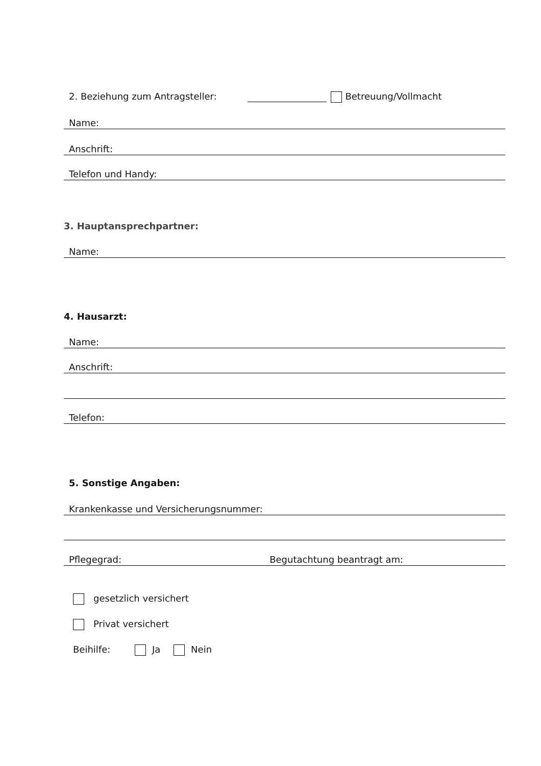2. Beziehung zum Antragsteller: Betreuung/Vollmacht
Name:
Anschrift:
Telefon und Handy:
3. Hauptansprechpartner:
Name:
4. Hausarzt:
Name:
Anschrift:
Telefon:
5. Sonstige Angaben:
Krankenkasse und Versicherungsnummer:
Pflegegrad: Begutachtung beantragt am:
gesetzlich versichert
Privat versichert
Beihilfe: Ja Nein